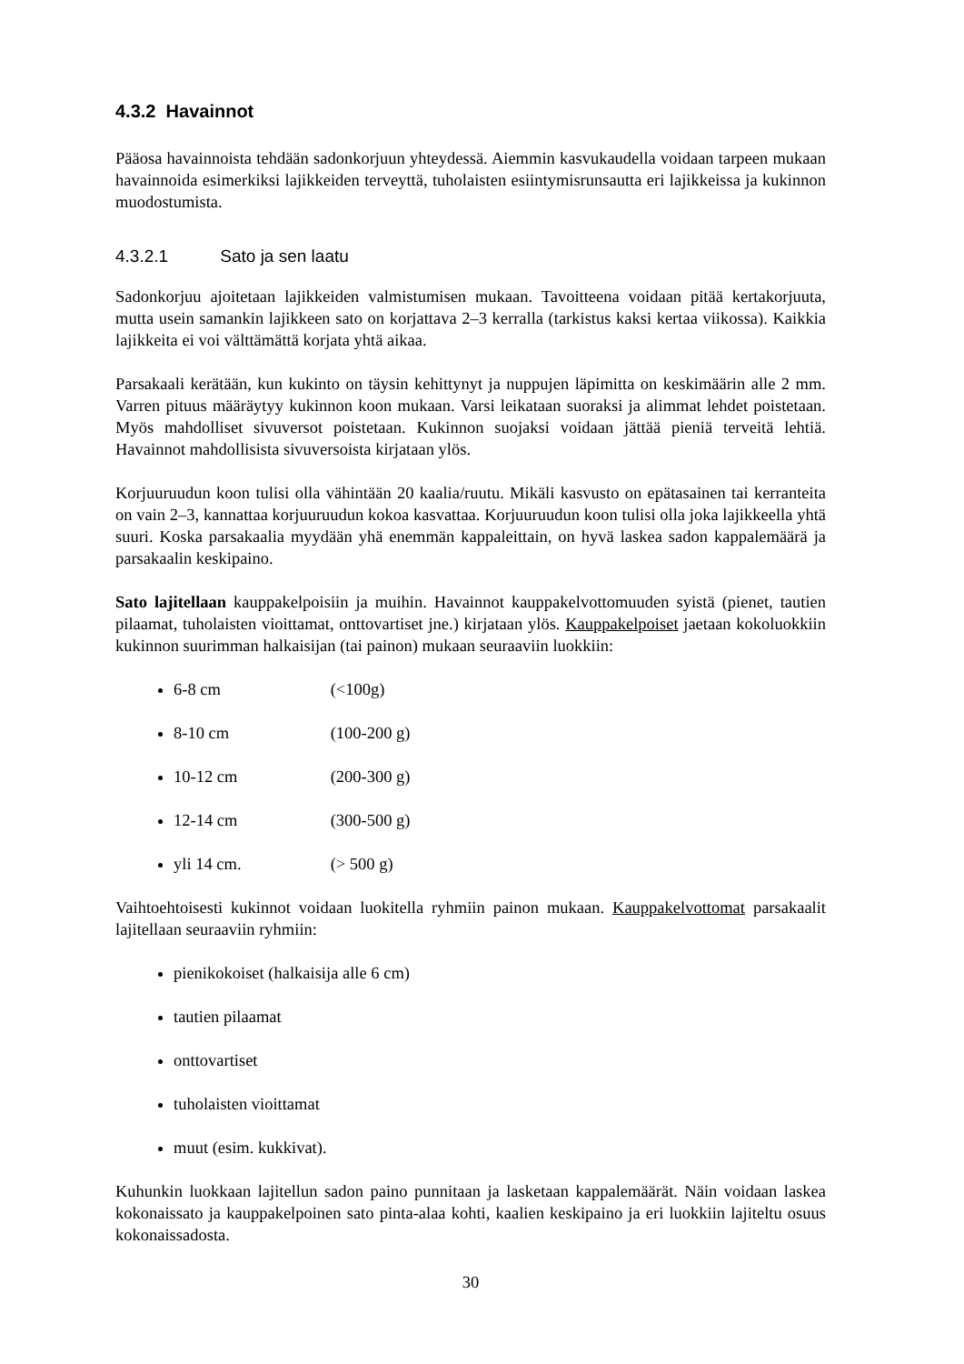4.3.2 Havainnot
Pääosa havainnoista tehdään sadonkorjuun yhteydessä. Aiemmin kasvukaudella voidaan tarpeen mukaan havainnoida esimerkiksi lajikkeiden terveyttä, tuholaisten esiintymisrunsautta eri lajikkeissa ja kukinnon muodostumista.
4.3.2.1 Sato ja sen laatu
Sadonkorjuu ajoitetaan lajikkeiden valmistumisen mukaan. Tavoitteena voidaan pitää kertakorjuuta, mutta usein samankin lajikkeen sato on korjattava 2–3 kerralla (tarkistus kaksi kertaa viikossa). Kaikkia lajikkeita ei voi välttämättä korjata yhtä aikaa.
Parsakaali kerätään, kun kukinto on täysin kehittynyt ja nuppujen läpimitta on keskimäärin alle 2 mm. Varren pituus määräytyy kukinnon koon mukaan. Varsi leikataan suoraksi ja alimmat lehdet poistetaan. Myös mahdolliset sivuversot poistetaan. Kukinnon suojaksi voidaan jättää pieniä terveitä lehtiä. Havainnot mahdollisista sivuversoista kirjataan ylös.
Korjuuruudun koon tulisi olla vähintään 20 kaalia/ruutu. Mikäli kasvusto on epätasainen tai kerranteita on vain 2–3, kannattaa korjuuruudun kokoa kasvattaa. Korjuuruudun koon tulisi olla joka lajikkeella yhtä suuri. Koska parsakaalia myydään yhä enemmän kappaleittain, on hyvä laskea sadon kappalemäärä ja parsakaalin keskipaino.
Sato lajitellaan kauppakelpoisiin ja muihin. Havainnot kauppakelvottomuuden syistä (pienet, tautien pilaamat, tuholaisten vioittamat, onttovartiset jne.) kirjataan ylös. Kauppakelpoiset jaetaan kokoluokkiin kukinnon suurimman halkaisijan (tai painon) mukaan seuraaviin luokkiin:
6-8 cm (<100g)
8-10 cm (100-200 g)
10-12 cm (200-300 g)
12-14 cm (300-500 g)
yli 14 cm. (> 500 g)
Vaihtoehtoisesti kukinnot voidaan luokitella ryhmiin painon mukaan. Kauppakelvottomat parsakaalit lajitellaan seuraaviin ryhmiin:
pienikokoiset (halkaisija alle 6 cm)
tautien pilaamat
onttovartiset
tuholaisten vioittamat
muut (esim. kukkivat).
Kuhunkin luokkaan lajitellun sadon paino punnitaan ja lasketaan kappalemäärät. Näin voidaan laskea kokonaissato ja kauppakelpoinen sato pinta-alaa kohti, kaalien keskipaino ja eri luokkiin lajiteltu osuus kokonaissadosta.
30